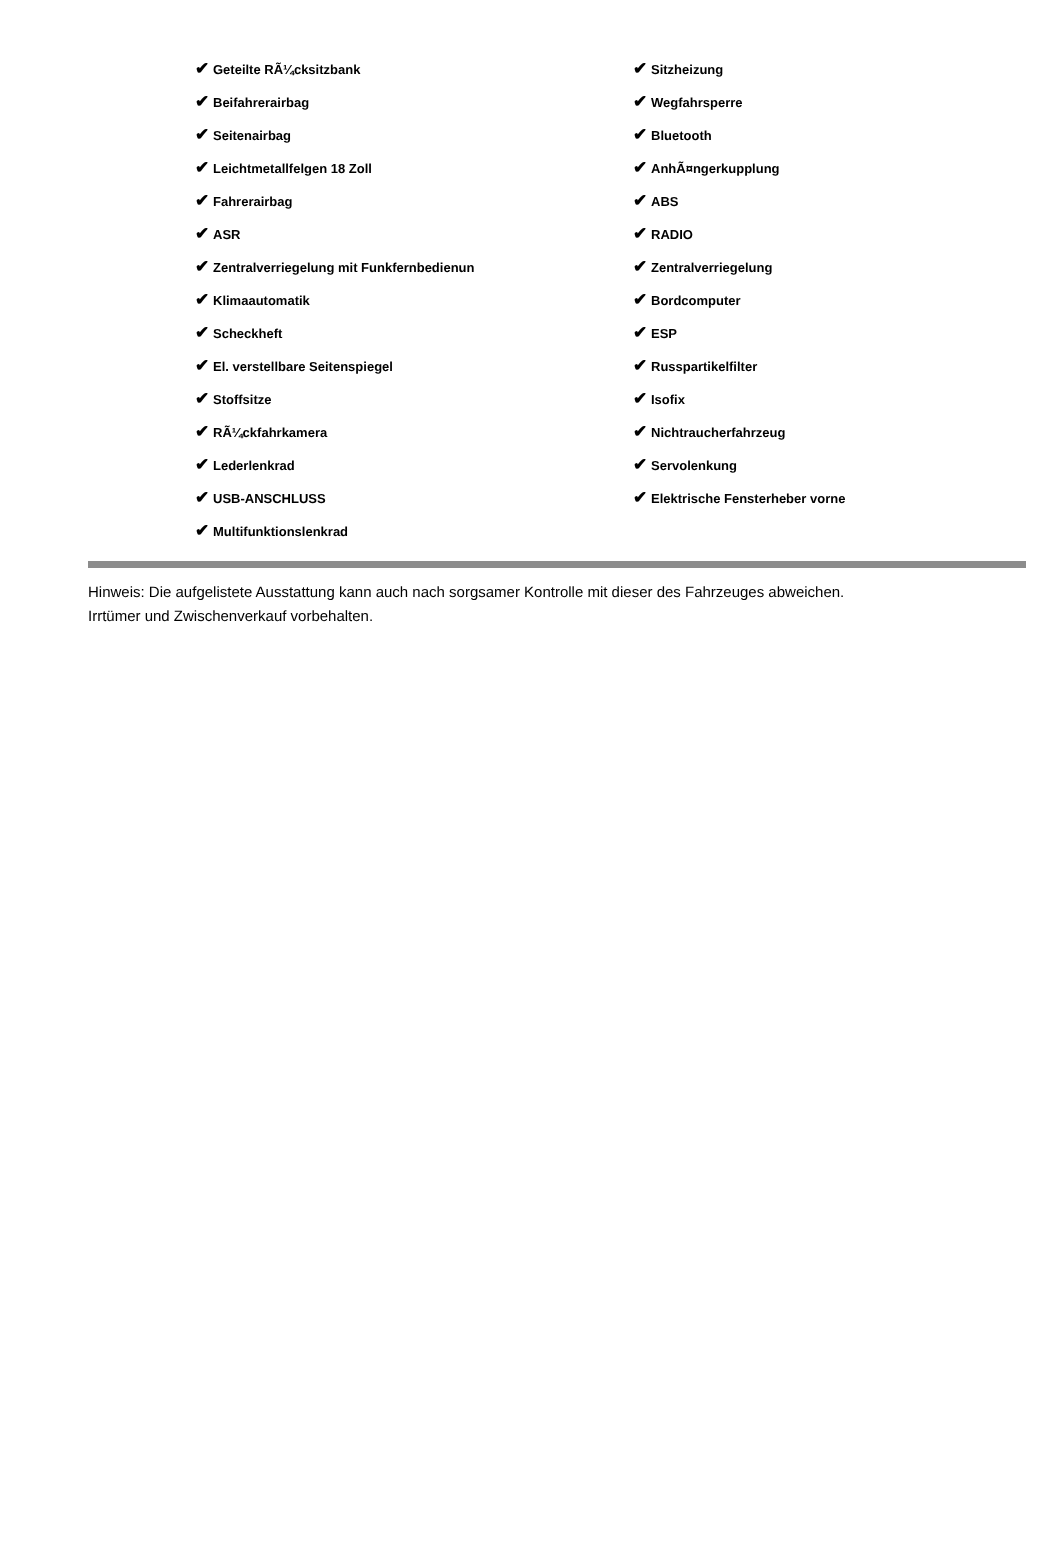| ✔ Geteilte RÃ¼cksitzbank | ✔ Sitzheizung |
| ✔ Beifahrerairbag | ✔ Wegfahrsperre |
| ✔ Seitenairbag | ✔ Bluetooth |
| ✔ Leichtmetallfelgen 18 Zoll | ✔ AnhÃ¤ngerkupplung |
| ✔ Fahrerairbag | ✔ ABS |
| ✔ ASR | ✔ RADIO |
| ✔ Zentralverriegelung mit Funkfernbedienun | ✔ Zentralverriegelung |
| ✔ Klimaautomatik | ✔ Bordcomputer |
| ✔ Scheckheft | ✔ ESP |
| ✔ El. verstellbare Seitenspiegel | ✔ Russpartikelfilter |
| ✔ Stoffsitze | ✔ Isofix |
| ✔ RÃ¼ckfahrkamera | ✔ Nichtraucherfahrzeug |
| ✔ Lederlenkrad | ✔ Servolenkung |
| ✔ USB-ANSCHLUSS | ✔ Elektrische Fensterheber vorne |
| ✔ Multifunktionslenkrad | |
Hinweis: Die aufgelistete Ausstattung kann auch nach sorgsamer Kontrolle mit dieser des Fahrzeuges abweichen. Irrtümer und Zwischenverkauf vorbehalten.